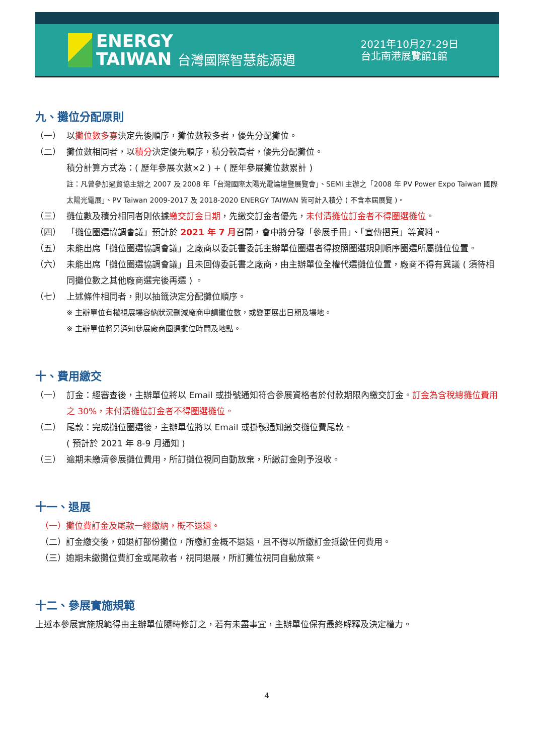ENERGY
TAIWAN 台灣國際智慧能源週
2021年10月27-29日
台北南港展覽館1館
九、攤位分配原則
（一） 以攤位數多寡決定先後順序，攤位數較多者，優先分配攤位。
（二） 攤位數相同者，以積分決定優先順序，積分較高者，優先分配攤位。
積分計算方式為：( 歷年參展次數×2 ) + ( 歷年參展攤位數累計 )
註：凡曾參加過貿協主辦之 2007 及 2008 年「台灣國際太陽光電論壇暨展覽會」、SEMI 主辦之「2008 年 PV Power Expo Taiwan 國際太陽光電展」、PV Taiwan 2009-2017 及 2018-2020 ENERGY TAIWAN 皆可計入積分 ( 不含本屆展覽 )。
（三） 攤位數及積分相同者則依據繳交訂金日期，先繳交訂金者優先，未付清攤位訂金者不得圈選攤位。
（四） 「攤位圈選協調會議」預計於 2021 年 7 月召開，會中將分發「參展手冊」、「宣傳摺頁」等資料。
（五） 未能出席「攤位圈選協調會議」之廠商以委託書委託主辦單位圈選者得按照圈選規則順序圈選所屬攤位位置。
（六） 未能出席「攤位圈選協調會議」且未回傳委託書之廠商，由主辦單位全權代選攤位位置，廠商不得有異議 ( 須待相同攤位數之其他廠商選完後再選 ) 。
（七） 上述條件相同者，則以抽籤決定分配攤位順序。
※ 主辦單位有權視展場容納狀況刪減廠商申請攤位數，或變更展出日期及場地。
※ 主辦單位將另通知參展廠商圈選攤位時間及地點。
十、費用繳交
（一） 訂金：經審查後，主辦單位將以 Email 或掛號通知符合參展資格者於付款期限內繳交訂金。訂金為含稅總攤位費用之 30%，未付清攤位訂金者不得圈選攤位。
（二） 尾款：完成攤位圈選後，主辦單位將以 Email 或掛號通知繳交攤位費尾款。
( 預計於 2021 年 8-9 月通知 )
（三） 逾期未繳清參展攤位費用，所訂攤位視同自動放棄，所繳訂金則予沒收。
十一、退展
（一）攤位費訂金及尾款一經繳納，概不退還。
（二）訂金繳交後，如退訂部份攤位，所繳訂金概不退還，且不得以所繳訂金抵繳任何費用。
（三）逾期未繳攤位費訂金或尾款者，視同退展，所訂攤位視同自動放棄。
十二、參展實施規範
上述本參展實施規範得由主辦單位隨時修訂之，若有未盡事宜，主辦單位保有最終解釋及決定權力。
4